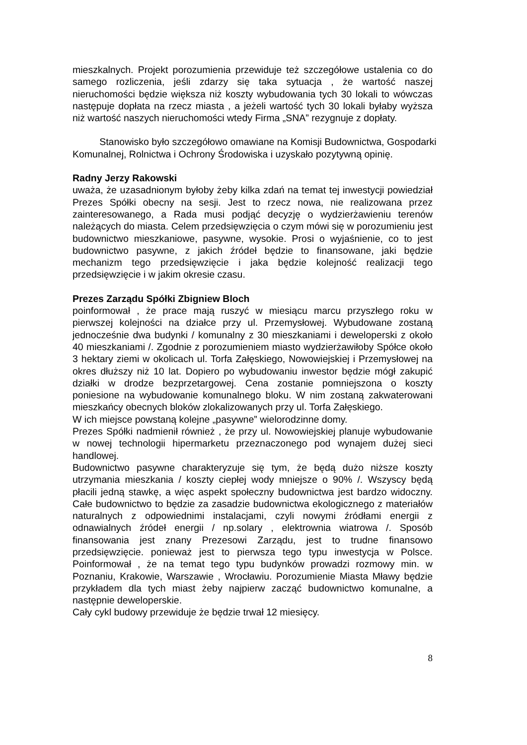mieszkalnych. Projekt porozumienia przewiduje też szczegółowe ustalenia co do samego rozliczenia, jeśli zdarzy się taka sytuacja , że wartość naszej nieruchomości będzie większa niż koszty wybudowania tych 30 lokali to wówczas następuje dopłata na rzecz miasta , a jeżeli wartość tych 30 lokali byłaby wyższa niż wartość naszych nieruchomości wtedy Firma „SNA” rezygnuje z dopłaty.
Stanowisko było szczegółowo omawiane na Komisji Budownictwa, Gospodarki Komunalnej, Rolnictwa i Ochrony Środowiska i uzyskało pozytywną opinię.
Radny Jerzy Rakowski
uważa, że uzasadnionym byłoby żeby kilka zdań na temat tej inwestycji powiedział Prezes Spółki obecny na sesji. Jest to rzecz nowa, nie realizowana przez zainteresowanego, a Rada musi podjąć decyzję o wydzierżawieniu terenów należących do miasta. Celem przedsięwzięcia o czym mówi się w porozumieniu jest budownictwo mieszkaniowe, pasywne, wysokie. Prosi o wyjaśnienie, co to jest budownictwo pasywne, z jakich źródeł będzie to finansowane, jaki będzie mechanizm tego przedsięwzięcie i jaka będzie kolejność realizacji tego przedsięwzięcie i w jakim okresie czasu.
Prezes Zarządu Spółki Zbigniew Bloch
poinformował , że prace mają ruszyć w miesiącu marcu przyszłego roku w pierwszej kolejności na działce przy ul. Przemysłowej. Wybudowane zostaną jednocześnie dwa budynki / komunalny z 30 mieszkaniami i deweloperski z około 40 mieszkaniami /. Zgodnie z porozumieniem miasto wydzierżawiłoby Spółce około 3 hektary ziemi w okolicach ul. Torfa Załęskiego, Nowowiejskiej i Przemysłowej na okres dłuższy niż 10 lat. Dopiero po wybudowaniu inwestor będzie mógł zakupić działki w drodze bezprzetargowej. Cena zostanie pomniejszona o koszty poniesione na wybudowanie komunalnego bloku. W nim zostaną zakwaterowani mieszkańcy obecnych bloków zlokalizowanych przy ul. Torfa Załęskiego.
W ich miejsce powstaną kolejne „pasywne” wielorodzinne domy.
Prezes Spółki nadmienił również , że przy ul. Nowowiejskiej planuje wybudowanie w nowej technologii hipermarketu przeznaczonego pod wynajem dużej sieci handlowej.
Budownictwo pasywne charakteryzuje się tym, że będą dużo niższe koszty utrzymania mieszkania / koszty ciepłej wody mniejsze o 90% /. Wszyscy będą płacili jedną stawkę, a więc aspekt społeczny budownictwa jest bardzo widoczny. Całe budownictwo to będzie za zasadzie budownictwa ekologicznego z materiałów naturalnych z odpowiednimi instalacjami, czyli nowymi źródłami energii z odnawialnych źródeł energii / np.solary , elektrownia wiatrowa /. Sposób finansowania jest znany Prezesowi Zarządu, jest to trudne finansowo przedsięwzięcie. ponieważ jest to pierwsza tego typu inwestycja w Polsce. Poinformował , że na temat tego typu budynków prowadzi rozmowy min. w Poznaniu, Krakowie, Warszawie , Wrocławiu. Porozumienie Miasta Mławy będzie przykładem dla tych miast żeby najpierw zacząć budownictwo komunalne, a następnie deweloperskie.
Cały cykl budowy przewiduje że będzie trwał 12 miesięcy.
8